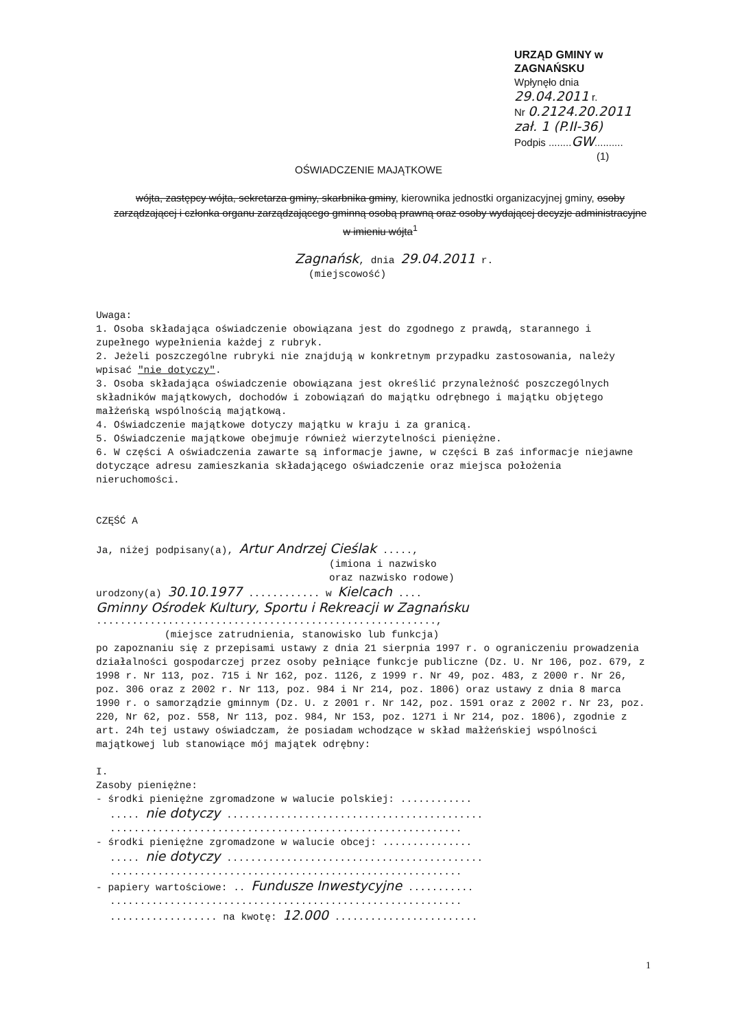URZĄD GMINY w ZAGNAŃSKU
Wpłynęło dnia 29.04.2011 r.
Nr 0.2124.20.2011 zał. 1 (P.II-36)
Podpis ........GW..........
(1)
OŚWIADCZENIE MAJĄTKOWE
wójta, zastępcy wójta, sekretarza gminy, skarbnika gminy, kierownika jednostki organizacyjnej gminy, osoby zarządzającej i członka organu zarządzającego gminną osobą prawną oraz osoby wydającej decyzje administracyjne w imieniu wójta<sup>1</sup>
Zagnańsk, dnia 29.04.2011 r.
(miejscowość)
Uwaga:
1. Osoba składająca oświadczenie obowiązana jest do zgodnego z prawdą, starannego i zupełnego wypełnienia każdej z rubryk.
2. Jeżeli poszczególne rubryki nie znajdują w konkretnym przypadku zastosowania, należy wpisać "nie dotyczy".
3. Osoba składająca oświadczenie obowiązana jest określić przynależność poszczególnych składników majątkowych, dochodów i zobowiązań do majątku odrębnego i majątku objętego małżeńską wspólnością majątkową.
4. Oświadczenie majątkowe dotyczy majątku w kraju i za granicą.
5. Oświadczenie majątkowe obejmuje również wierzytelności pieniężne.
6. W części A oświadczenia zawarte są informacje jawne, w części B zaś informacje niejawne dotyczące adresu zamieszkania składającego oświadczenie oraz miejsca położenia nieruchomości.
CZĘŚĆ A
Ja, niżej podpisany(a), Artur Andrzej Cieślak .....,
(imiona i nazwisko
oraz nazwisko rodowe)
urodzony(a) 30.10.1977 ............ w Kielcach ....
Gminny Ośrodek Kultury, Sportu i Rekreacji w Zagnańsku
.........................................................,
(miejsce zatrudnienia, stanowisko lub funkcja)
po zapoznaniu się z przepisami ustawy z dnia 21 sierpnia 1997 r. o ograniczeniu prowadzenia działalności gospodarczej przez osoby pełniące funkcje publiczne (Dz. U. Nr 106, poz. 679, z 1998 r. Nr 113, poz. 715 i Nr 162, poz. 1126, z 1999 r. Nr 49, poz. 483, z 2000 r. Nr 26, poz. 306 oraz z 2002 r. Nr 113, poz. 984 i Nr 214, poz. 1806) oraz ustawy z dnia 8 marca 1990 r. o samorządzie gminnym (Dz. U. z 2001 r. Nr 142, poz. 1591 oraz z 2002 r. Nr 23, poz. 220, Nr 62, poz. 558, Nr 113, poz. 984, Nr 153, poz. 1271 i Nr 214, poz. 1806), zgodnie z art. 24h tej ustawy oświadczam, że posiadam wchodzące w skład małżeńskiej wspólności majątkowej lub stanowiące mój majątek odrębny:
I.
Zasoby pieniężne:
- środki pieniężne zgromadzone w walucie polskiej: ............
..... nie dotyczy ...........................................
...........................................................
- środki pieniężne zgromadzone w walucie obcej: ...............
..... nie dotyczy ...........................................
...........................................................
- papiery wartościowe: .. Fundusze Inwestycyjne ...........
...........................................................
.................. na kwotę: 12.000 ........................
1